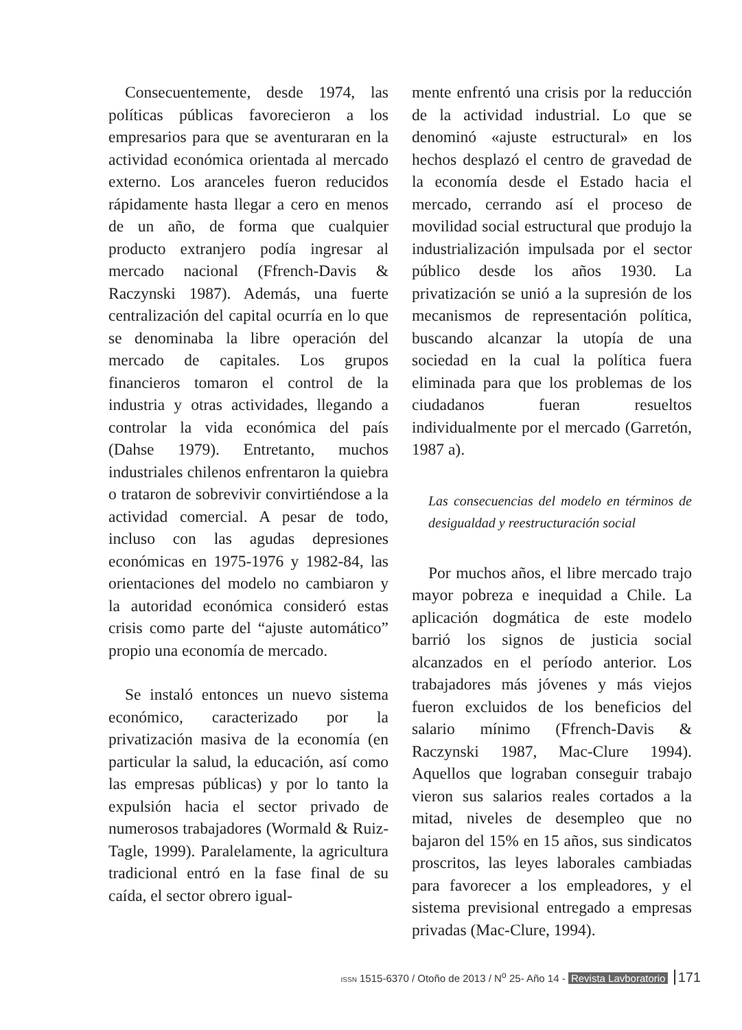Consecuentemente, desde 1974, las políticas públicas favorecieron a los empresarios para que se aventuraran en la actividad económica orientada al mercado externo. Los aranceles fueron reducidos rápidamente hasta llegar a cero en menos de un año, de forma que cualquier producto extranjero podía ingresar al mercado nacional (Ffrench-Davis & Raczynski 1987). Además, una fuerte centralización del capital ocurría en lo que se denominaba la libre operación del mercado de capitales. Los grupos financieros tomaron el control de la industria y otras actividades, llegando a controlar la vida económica del país (Dahse 1979). Entretanto, muchos industriales chilenos enfrentaron la quiebra o trataron de sobrevivir convirtiéndose a la actividad comercial. A pesar de todo, incluso con las agudas depresiones económicas en 1975-1976 y 1982-84, las orientaciones del modelo no cambiaron y la autoridad económica consideró estas crisis como parte del “ajuste automático” propio una economía de mercado.
Se instaló entonces un nuevo sistema económico, caracterizado por la privatización masiva de la economía (en particular la salud, la educación, así como las empresas públicas) y por lo tanto la expulsión hacia el sector privado de numerosos trabajadores (Wormald & Ruiz-Tagle, 1999). Paralelamente, la agricultura tradicional entró en la fase final de su caída, el sector obrero igual-
mente enfrentó una crisis por la reducción de la actividad industrial. Lo que se denominó «ajuste estructural» en los hechos desplazó el centro de gravedad de la economía desde el Estado hacia el mercado, cerrando así el proceso de movilidad social estructural que produjo la industrialización impulsada por el sector público desde los años 1930. La privatización se unió a la supresión de los mecanismos de representación política, buscando alcanzar la utopía de una sociedad en la cual la política fuera eliminada para que los problemas de los ciudadanos fueran resueltos individualmente por el mercado (Garretón, 1987 a).
Las consecuencias del modelo en términos de desigualdad y reestructuración social
Por muchos años, el libre mercado trajo mayor pobreza e inequidad a Chile. La aplicación dogmática de este modelo barrió los signos de justicia social alcanzados en el período anterior. Los trabajadores más jóvenes y más viejos fueron excluidos de los beneficios del salario mínimo (Ffrench-Davis & Raczynski 1987, Mac-Clure 1994). Aquellos que lograban conseguir trabajo vieron sus salarios reales cortados a la mitad, niveles de desempleo que no bajaron del 15% en 15 años, sus sindicatos proscritos, las leyes laborales cambiadas para favorecer a los empleadores, y el sistema previsional entregado a empresas privadas (Mac-Clure, 1994).
ISSN 1515-6370 / Otoño de 2013 / N<sup>o</sup> 25- Año 14 - Revista Lavboratorio 171